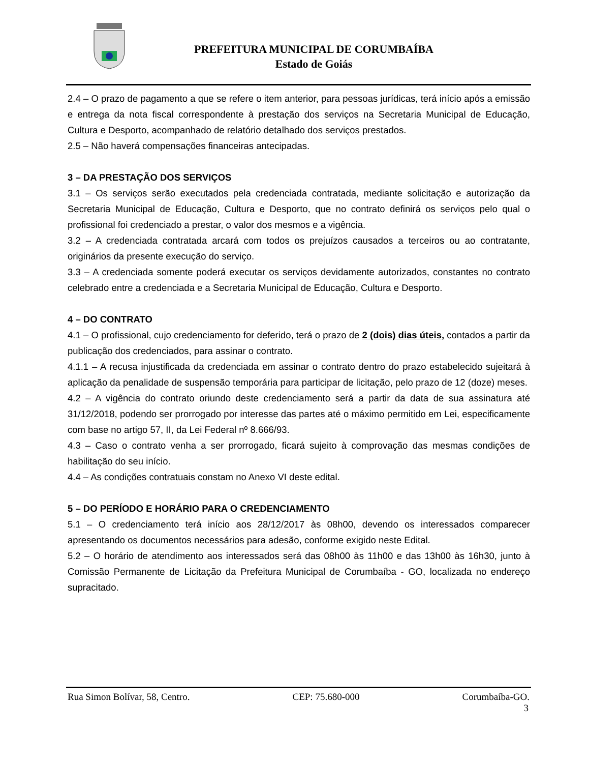PREFEITURA MUNICIPAL DE CORUMBAÍBA
Estado de Goiás
2.4 – O prazo de pagamento a que se refere o item anterior, para pessoas jurídicas, terá início após a emissão e entrega da nota fiscal correspondente à prestação dos serviços na Secretaria Municipal de Educação, Cultura e Desporto, acompanhado de relatório detalhado dos serviços prestados.
2.5 – Não haverá compensações financeiras antecipadas.
3 – DA PRESTAÇÃO DOS SERVIÇOS
3.1 – Os serviços serão executados pela credenciada contratada, mediante solicitação e autorização da Secretaria Municipal de Educação, Cultura e Desporto, que no contrato definirá os serviços pelo qual o profissional foi credenciado a prestar, o valor dos mesmos e a vigência.
3.2 – A credenciada contratada arcará com todos os prejuízos causados a terceiros ou ao contratante, originários da presente execução do serviço.
3.3 – A credenciada somente poderá executar os serviços devidamente autorizados, constantes no contrato celebrado entre a credenciada e a Secretaria Municipal de Educação, Cultura e Desporto.
4 – DO CONTRATO
4.1 – O profissional, cujo credenciamento for deferido, terá o prazo de 2 (dois) dias úteis, contados a partir da publicação dos credenciados, para assinar o contrato.
4.1.1 – A recusa injustificada da credenciada em assinar o contrato dentro do prazo estabelecido sujeitará à aplicação da penalidade de suspensão temporária para participar de licitação, pelo prazo de 12 (doze) meses.
4.2 – A vigência do contrato oriundo deste credenciamento será a partir da data de sua assinatura até 31/12/2018, podendo ser prorrogado por interesse das partes até o máximo permitido em Lei, especificamente com base no artigo 57, II, da Lei Federal nº 8.666/93.
4.3 – Caso o contrato venha a ser prorrogado, ficará sujeito à comprovação das mesmas condições de habilitação do seu início.
4.4 – As condições contratuais constam no Anexo VI deste edital.
5 – DO PERÍODO E HORÁRIO PARA O CREDENCIAMENTO
5.1 – O credenciamento terá início aos 28/12/2017 às 08h00, devendo os interessados comparecer apresentando os documentos necessários para adesão, conforme exigido neste Edital.
5.2 – O horário de atendimento aos interessados será das 08h00 às 11h00 e das 13h00 às 16h30, junto à Comissão Permanente de Licitação da Prefeitura Municipal de Corumbaíba - GO, localizada no endereço supracitado.
Rua Simon Bolívar, 58, Centro. CEP: 75.680-000 Corumbaíba-GO.
3